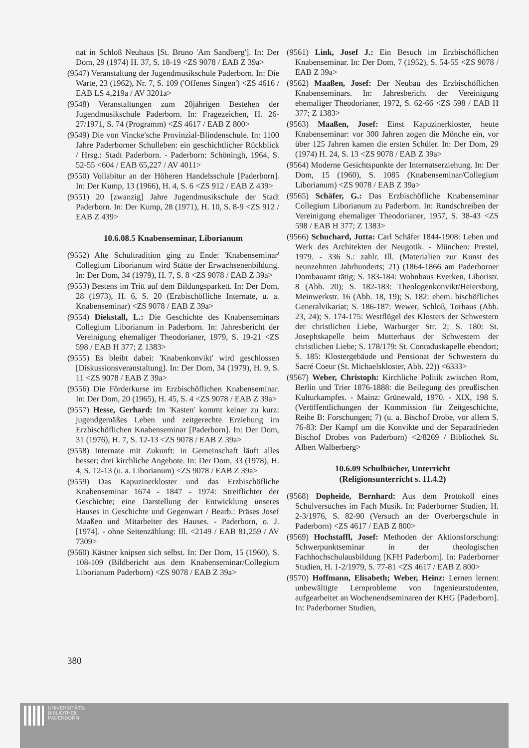nat in Schloß Neuhaus [St. Bruno 'Am Sandberg']. In: Der Dom, 29 (1974) H. 37, S. 18-19 <ZS 9078 / EAB Z 39a>
(9547) Veranstaltung der Jugendmusikschule Paderborn. In: Die Warte, 23 (1962), Nr. 7, S. 109 ('Offenes Singen') <ZS 4616 / EAB LS 4,219a / AV 3201a>
(9548) Veranstaltungen zum 20jährigen Bestehen der Jugendmusikschule Paderborn. In: Fragezeichen, H. 26-27/1971, S. 74 (Programm) <ZS 4617 / EAB Z 800>
(9549) Die von Vincke'sche Provinzial-Blindenschule. In: 1100 Jahre Paderborner Schulleben: ein geschichtlicher Rückblick / Hrsg.: Stadt Paderborn. - Paderborn: Schöningh, 1964, S. 52-55 <604 / EAB 65,227 / AV 4011>
(9550) Vollabitur an der Höheren Handelsschule [Paderborn]. In: Der Kump, 13 (1966), H. 4, S. 6 <ZS 912 / EAB Z 439>
(9551) 20 [zwanzig] Jahre Jugendmusikschule der Stadt Paderborn. In: Der Kump, 28 (1971), H. 10, S. 8-9 <ZS 912 / EAB Z 439>
10.6.08.5 Knabenseminar, Liborianum
(9552) Alte Schultradition ging zu Ende: 'Knabenseminar' Collegium Liborianum wird Stätte der Erwachsenenbildung. In: Der Dom, 34 (1979), H. 7, S. 8 <ZS 9078 / EAB Z 39a>
(9553) Bestens im Tritt auf dem Bildungsparkett. In: Der Dom, 28 (1973), H. 6, S. 20 (Erzbischöfliche Internate, u. a. Knabenseminar) <ZS 9078 / EAB Z 39a>
(9554) Diekstall, L.: Die Geschichte des Knabenseminars Collegium Liborianum in Paderborn. In: Jahresbericht der Vereinigung ehemaliger Theodorianer, 1979, S. 19-21 <ZS 598 / EAB H 377; Z 1383>
(9555) Es bleibt dabei: 'Knabenkonvikt' wird geschlossen [Diskussionsveranstaltung]. In: Der Dom, 34 (1979), H. 9, S. 11 <ZS 9078 / EAB Z 39a>
(9556) Die Förderkurse im Erzbischöflichen Knabenseminar. In: Der Dom, 20 (1965), H. 45, S. 4 <ZS 9078 / EAB Z 39a>
(9557) Hesse, Gerhard: Im 'Kasten' kommt keiner zu kurz: jugendgemäßes Leben und zeitgerechte Erziehung im Erzbischöflichen Knabenseminar [Paderborn]. In: Der Dom, 31 (1976), H. 7, S. 12-13 <ZS 9078 / EAB Z 39a>
(9558) Internate mit Zukunft: in Gemeinschaft läuft alles besser; drei kirchliche Angebote. In: Der Dom, 33 (1978), H. 4, S. 12-13 (u. a. Liborianum) <ZS 9078 / EAB Z 39a>
(9559) Das Kapuzinerkloster und das Erzbischöfliche Knabenseminar 1674 - 1847 - 1974: Streiflichter der Geschichte; eine Darstellung der Entwicklung unseres Hauses in Geschichte und Gegenwart / Bearb.: Präses Josef Maaßen und Mitarbeiter des Hauses. - Paderborn, o. J. [1974]. - ohne Seitenzählung: Ill. <2149 / EAB 81,259 / AV 7309>
(9560) Kästner knipsen sich selbst. In: Der Dom, 15 (1960), S. 108-109 (Bildbericht aus dem Knabenseminar/Collegium Liborianum Paderborn) <ZS 9078 / EAB Z 39a>
(9561) Link, Josef J.: Ein Besuch im Erzbischöflichen Knabenseminar. In: Der Dom, 7 (1952), S. 54-55 <ZS 9078 / EAB Z 39a>
(9562) Maaßen, Josef: Der Neubau des Erzbischöflichen Knabenseminars. In: Jahresbericht der Vereinigung ehemaliger Theodorianer, 1972, S. 62-66 <ZS 598 / EAB H 377; Z 1383>
(9563) Maaßen, Josef: Einst Kapuzinerkloster, heute Knabenseminar: vor 300 Jahren zogen die Mönche ein, vor über 125 Jahren kamen die ersten Schüler. In: Der Dom, 29 (1974) H. 24, S. 13 <ZS 9078 / EAB Z 39a>
(9564) Moderne Gesichtspunkte der Internatserziehung. In: Der Dom, 15 (1960), S. 1085 (Knabenseminar/Collegium Liborianum) <ZS 9078 / EAB Z 39a>
(9565) Schäfer, G.: Das Erzbischöfliche Knabenseminar Collegium Liborianum zu Paderborn. In: Rundschreiben der Vereinigung ehemaliger Theodorianer, 1957, S. 38-43 <ZS 598 / EAB H 377; Z 1383>
(9566) Schuchard, Jutta: Carl Schäfer 1844-1908: Leben und Werk des Architekten der Neugotik. - München: Prestel, 1979. - 336 S.: zahlr. Ill. (Materialien zur Kunst des neunzehnten Jahrhunderts; 21) (1864-1866 am Paderborner Dombauamt tätig; S. 183-184: Wohnhaus Everken, Liboristr. 8 (Abb. 20); S. 182-183: Theologenkonvikt/Heiersburg, Meinwerkstr. 16 (Abb. 18, 19); S. 182: ehem. bischöfliches Generalvikariat; S. 186-187: Wewer, Schloß, Torhaus (Abb. 23, 24); S. 174-175: Westflügel des Klosters der Schwestern der christlichen Liebe, Warburger Str. 2; S. 180: St. Josephskapelle beim Mutterhaus der Schwestern der christlichen Liebe; S. 178/179: St. Conraduskapelle ebendort; S. 185: Klostergebäude und Pensionat der Schwestern du Sacré Coeur (St. Michaelskloster, Abb. 22)) <6333>
(9567) Weber, Christoph: Kirchliche Politik zwischen Rom, Berlin und Trier 1876-1888: die Beilegung des preußischen Kulturkampfes. - Mainz: Grünewald, 1970. - XIX, 198 S. (Veröffentlichungen der Kommission für Zeitgeschichte, Reihe B: Forschungen; 7) (u. a. Bischof Drobe, vor allem S. 76-83: Der Kampf um die Konvikte und der Separatfrieden Bischof Drobes von Paderborn) <2/8269 / Bibliothek St. Albert Walberberg>
10.6.09 Schulbücher, Unterricht
(Religionsunterricht s. 11.4.2)
(9568) Dopheide, Bernhard: Aus dem Protokoll eines Schulversuches im Fach Musik. In: Paderborner Studien, H. 2-3/1976, S. 82-90 (Versuch an der Overbergschule in Paderborn) <ZS 4617 / EAB Z 800>
(9569) Hochstaffl, Josef: Methoden der Aktionsforschung: Schwerpunktseminar in der theologischen Fachhochschulausbildung [KFH Paderborn]. In: Paderborner Studien, H. 1-2/1979, S. 77-81 <ZS 4617 / EAB Z 800>
(9570) Hoffmann, Elisabeth; Weber, Heinz: Lernen lernen: unbewältigte Lernprobleme von Ingenieurstudenten, aufgearbeitet an Wochenendseminaren der KHG [Paderborn]. In: Paderborner Studien,
380
UNIVERSITÄTS-
BIBLIOTHEK
PADERBORN